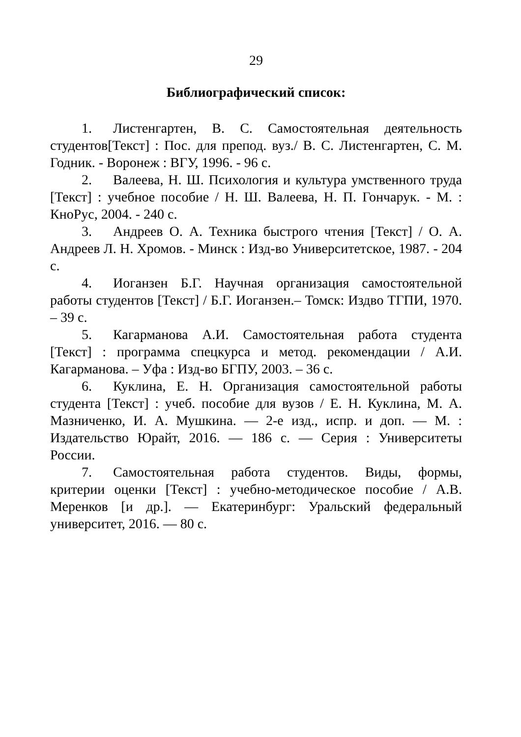29
Библиографический список:
1. Листенгартен, В. С. Самостоятельная деятельность студентов[Текст] : Пос. для препод. вуз./ В. С. Листенгартен, С. М. Годник. - Воронеж : ВГУ, 1996. - 96 с.
2. Валеева, Н. Ш. Психология и культура умственного труда [Текст] : учебное пособие / Н. Ш. Валеева, Н. П. Гончарук. - М. : КноРус, 2004. - 240 с.
3. Андреев О. А. Техника быстрого чтения [Текст] / О. А. Андреев Л. Н. Хромов. - Минск : Изд-во Университетское, 1987. - 204 с.
4. Иоганзен Б.Г. Научная организация самостоятельной работы студентов [Текст] / Б.Г. Иоганзен.– Томск: Издво ТГПИ, 1970. – 39 с.
5. Кагарманова А.И. Самостоятельная работа студента [Текст] : программа спецкурса и метод. рекомендации / А.И. Кагарманова. – Уфа : Изд-во БГПУ, 2003. – 36 с.
6. Куклина, Е. Н. Организация самостоятельной работы студента [Текст] : учеб. пособие для вузов / Е. Н. Куклина, М. А. Мазниченко, И. А. Мушкина. — 2-е изд., испр. и доп. — М. : Издательство Юрайт, 2016. — 186 с. — Серия : Университеты России.
7. Самостоятельная работа студентов. Виды, формы, критерии оценки [Текст] : учебно-методическое пособие / А.В. Меренков [и др.]. — Екатеринбург: Уральский федеральный университет, 2016. — 80 с.